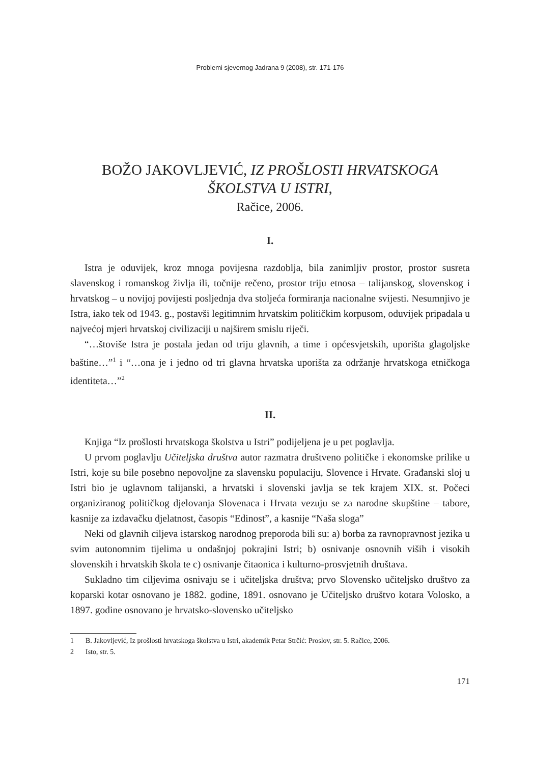Problemi sjevernog Jadrana 9 (2008), str. 171-176
BOŽO JAKOVLJEVIĆ, IZ PROŠLOSTI HRVATSKOGA
ŠKOLSTVA U ISTRI,
Račice, 2006.
I.
Istra je oduvijek, kroz mnoga povijesna razdoblja, bila zanimljiv prostor, prostor susreta slavenskog i romanskog življa ili, točnije rečeno, prostor triju etnosa – talijanskog, slovenskog i hrvatskog – u novijoj povijesti posljednja dva stoljeća formiranja nacionalne svijesti. Nesumnjivo je Istra, iako tek od 1943. g., postavši legitimnim hrvatskim političkim korpusom, oduvijek pripadala u najvećoj mjeri hrvatskoj civilizaciji u najširem smislu riječi.
“…štoviše Istra je postala jedan od triju glavnih, a time i općesvjetskih, uporišta glagoljske baštine…”<sup>1</sup> i “…ona je i jedno od tri glavna hrvatska uporišta za održanje hrvatskoga etničkoga identiteta…”<sup>2</sup>
II.
Knjiga “Iz prošlosti hrvatskoga školstva u Istri” podijeljena je u pet poglavlja.
U prvom poglavlju Učiteljska društva autor razmatra društveno političke i ekonomske prilike u Istri, koje su bile posebno nepovoljne za slavensku populaciju, Slovence i Hrvate. Građanski sloj u Istri bio je uglavnom talijanski, a hrvatski i slovenski javlja se tek krajem XIX. st. Počeci organiziranog političkog djelovanja Slovenaca i Hrvata vezuju se za narodne skupštine – tabore, kasnije za izdavačku djelatnost, časopis “Edinost”, a kasnije “Naša sloga”
Neki od glavnih ciljeva istarskog narodnog preporoda bili su: a) borba za ravnopravnost jezika u svim autonomnim tijelima u ondašnjoj pokrajini Istri; b) osnivanje osnovnih viših i visokih slovenskih i hrvatskih škola te c) osnivanje čitaonica i kulturno-prosvjetnih društava.
Sukladno tim ciljevima osnivaju se i učiteljska društva; prvo Slovensko učiteljsko društvo za koparski kotar osnovano je 1882. godine, 1891. osnovano je Učiteljsko društvo kotara Volosko, a 1897. godine osnovano je hrvatsko-slovensko učiteljsko
1 B. Jakovljević, Iz prošlosti hrvatskoga školstva u Istri, akademik Petar Strčić: Proslov, str. 5. Račice, 2006.
2 Isto, str. 5.
171